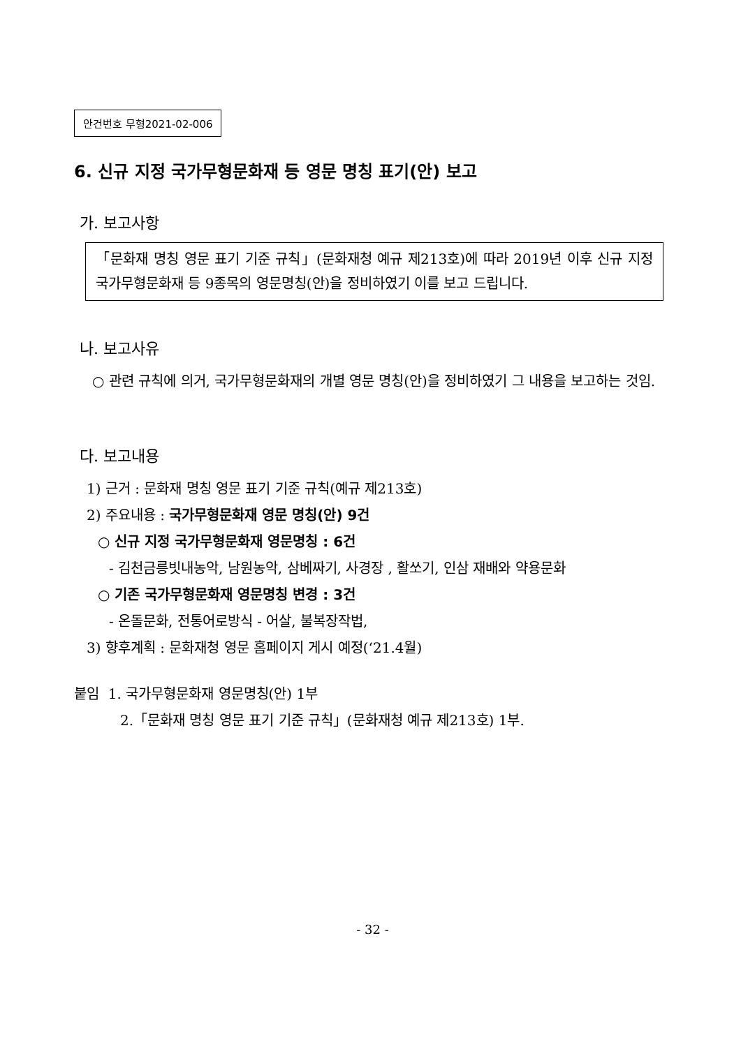안건번호 무형2021-02-006
6. 신규 지정 국가무형문화재 등 영문 명칭 표기(안) 보고
가. 보고사항
「문화재 명칭 영문 표기 기준 규칙」(문화재청 예규 제213호)에 따라 2019년 이후 신규 지정 국가무형문화재 등 9종목의 영문명칭(안)을 정비하였기 이를 보고 드립니다.
나. 보고사유
○ 관련 규칙에 의거, 국가무형문화재의 개별 영문 명칭(안)을 정비하였기 그 내용을 보고하는 것임.
다. 보고내용
1) 근거 : 문화재 명칭 영문 표기 기준 규칙(예규 제213호)
2) 주요내용 : 국가무형문화재 영문 명칭(안) 9건
○ 신규 지정 국가무형문화재 영문명칭 : 6건
- 김천금릉빗내농악, 남원농악, 삼베짜기, 사경장 , 활쏘기, 인삼 재배와 약용문화
○ 기존 국가무형문화재 영문명칭 변경 : 3건
- 온돌문화, 전통어로방식 - 어살, 불복장작법,
3) 향후계획 : 문화재청 영문 홈페이지 게시 예정(‘21.4월)
붙임 1. 국가무형문화재 영문명칭(안) 1부
2.「문화재 명칭 영문 표기 기준 규칙」(문화재청 예규 제213호) 1부.
- 32 -